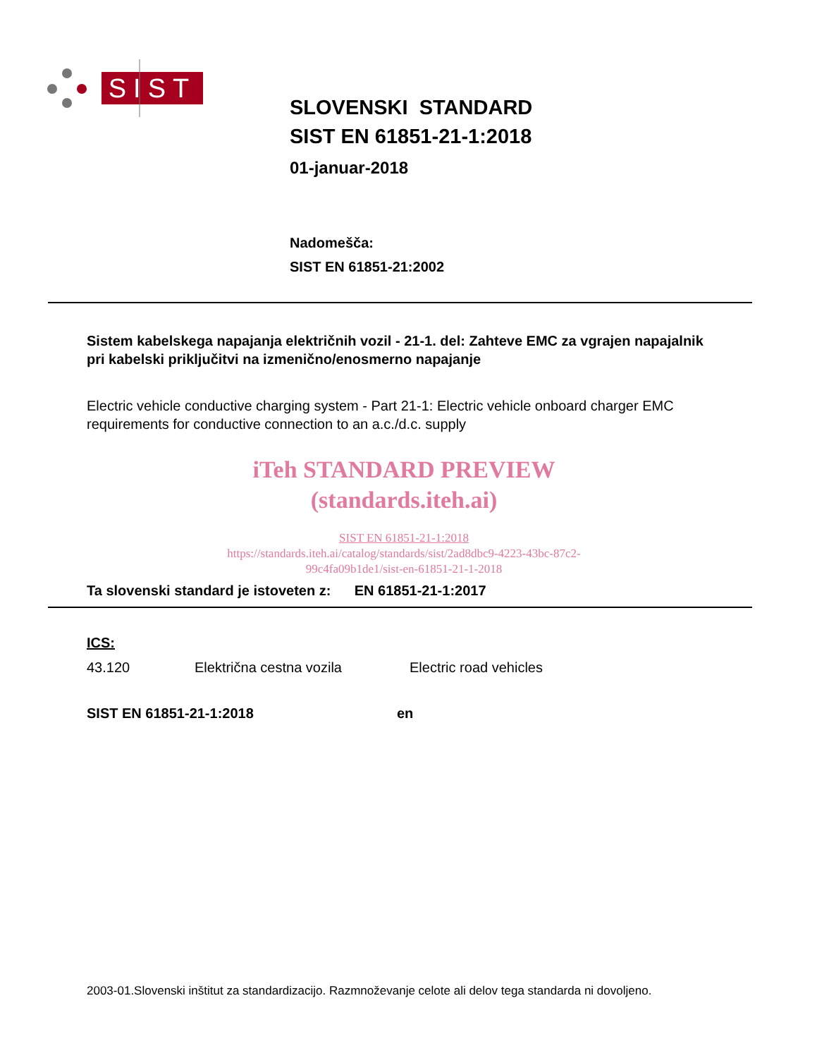SIST
SLOVENSKI STANDARD
SIST EN 61851-21-1:2018
01-januar-2018
Nadomešča:
SIST EN 61851-21:2002
Sistem kabelskega napajanja električnih vozil - 21-1. del: Zahteve EMC za vgrajen napajalnik pri kabelski priključitvi na izmenično/enosmerno napajanje
Electric vehicle conductive charging system - Part 21-1: Electric vehicle onboard charger EMC requirements for conductive connection to an a.c./d.c. supply
iTeh STANDARD PREVIEW
(standards.iteh.ai)
SIST EN 61851-21-1:2018
https://standards.iteh.ai/catalog/standards/sist/2ad8dbc9-4223-43bc-87c2-
99c4fa09b1de1/sist-en-61851-21-1-2018
Ta slovenski standard je istoveten z: EN 61851-21-1:2017
ICS:
43.120 Električna cestna vozila Electric road vehicles
SIST EN 61851-21-1:2018 en
2003-01.Slovenski inštitut za standardizacijo. Razmnoževanje celote ali delov tega standarda ni dovoljeno.